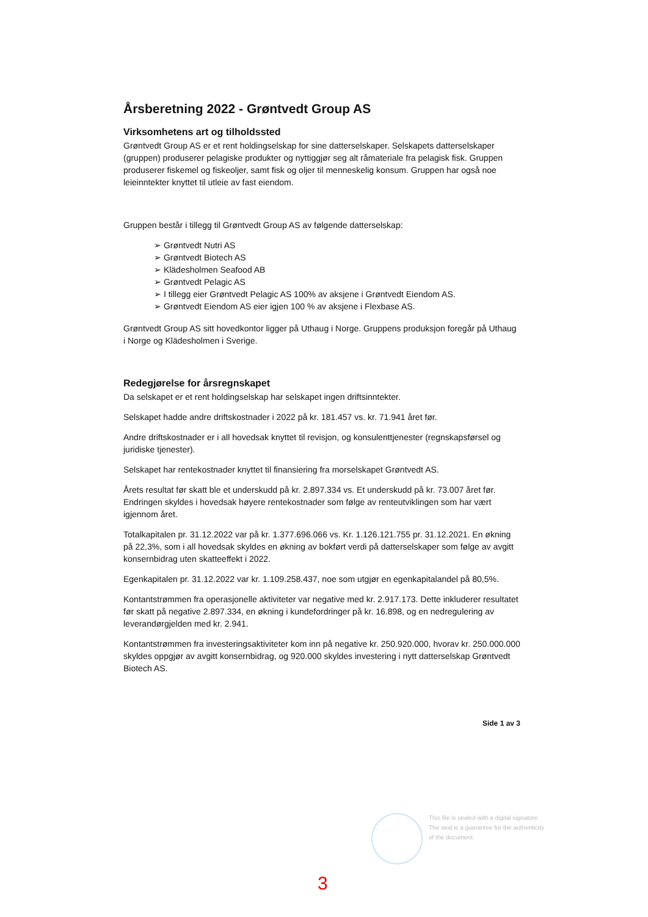Årsberetning 2022 - Grøntvedt Group AS
Virksomhetens art og tilholdssted
Grøntvedt Group AS er et rent holdingselskap for sine datterselskaper. Selskapets datterselskaper (gruppen) produserer pelagiske produkter og nyttiggjør seg alt råmateriale fra pelagisk fisk. Gruppen produserer fiskemel og fiskeoljer, samt fisk og oljer til menneskelig konsum. Gruppen har også noe leieinntekter knyttet til utleie av fast eiendom.
Gruppen består i tillegg til Grøntvedt Group AS av følgende datterselskap:
➢ Grøntvedt Nutri AS
➢ Grøntvedt Biotech AS
➢ Klädesholmen Seafood AB
➢ Grøntvedt Pelagic AS
➢ I tillegg eier Grøntvedt Pelagic AS 100% av aksjene i Grøntvedt Eiendom AS.
➢ Grøntvedt Eiendom AS eier igjen 100 % av aksjene i Flexbase AS.
Grøntvedt Group AS sitt hovedkontor ligger på Uthaug i Norge. Gruppens produksjon foregår på Uthaug i Norge og Klädesholmen i Sverige.
Redegjørelse for årsregnskapet
Da selskapet er et rent holdingselskap har selskapet ingen driftsinntekter.
Selskapet hadde andre driftskostnader i 2022 på kr. 181.457 vs. kr. 71.941 året før.
Andre driftskostnader er i all hovedsak knyttet til revisjon, og konsulenttjenester (regnskapsførsel og juridiske tjenester).
Selskapet har rentekostnader knyttet til finansiering fra morselskapet Grøntvedt AS.
Årets resultat før skatt ble et underskudd på kr. 2.897.334 vs. Et underskudd på kr. 73.007 året før. Endringen skyldes i hovedsak høyere rentekostnader som følge av renteutviklingen som har vært igjennom året.
Totalkapitalen pr. 31.12.2022 var på kr. 1.377.696.066 vs. Kr. 1.126.121.755 pr. 31.12.2021. En økning på 22,3%, som i all hovedsak skyldes en økning av bokført verdi på datterselskaper som følge av avgitt konsernbidrag uten skatteeffekt i 2022.
Egenkapitalen pr. 31.12.2022 var kr. 1.109.258.437, noe som utgjør en egenkapitalandel på 80,5%.
Kontantstrømmen fra operasjonelle aktiviteter var negative med kr. 2.917.173. Dette inkluderer resultatet før skatt på negative 2.897.334, en økning i kundefordringer på kr. 16.898, og en nedregulering av leverandørgjelden med kr. 2.941.
Kontantstrømmen fra investeringsaktiviteter kom inn på negative kr. 250.920.000, hvorav kr. 250.000.000 skyldes oppgjør av avgitt konsernbidrag, og 920.000 skyldes investering i nytt datterselskap Grøntvedt Biotech AS.
Side 1 av 3
This file is sealed with a digital signature.
The seal is a guarantee for the authenticity
of the document.
3